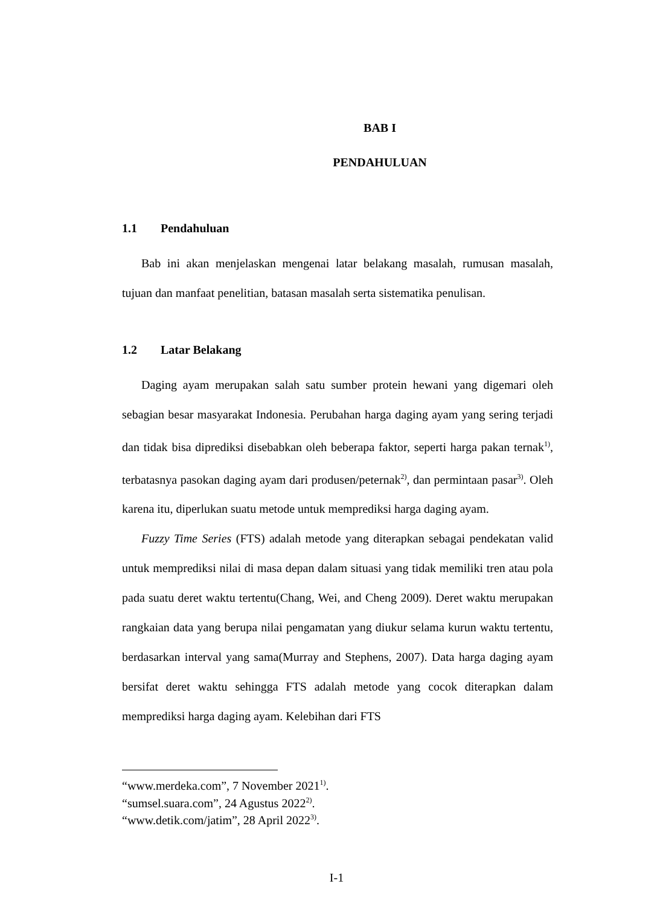BAB I
PENDAHULUAN
1.1 Pendahuluan
Bab ini akan menjelaskan mengenai latar belakang masalah, rumusan masalah, tujuan dan manfaat penelitian, batasan masalah serta sistematika penulisan.
1.2 Latar Belakang
Daging ayam merupakan salah satu sumber protein hewani yang digemari oleh sebagian besar masyarakat Indonesia. Perubahan harga daging ayam yang sering terjadi dan tidak bisa diprediksi disebabkan oleh beberapa faktor, seperti harga pakan ternak<sup>1)</sup>, terbatasnya pasokan daging ayam dari produsen/peternak<sup>2)</sup>, dan permintaan pasar<sup>3)</sup>. Oleh karena itu, diperlukan suatu metode untuk memprediksi harga daging ayam.
Fuzzy Time Series (FTS) adalah metode yang diterapkan sebagai pendekatan valid untuk memprediksi nilai di masa depan dalam situasi yang tidak memiliki tren atau pola pada suatu deret waktu tertentu(Chang, Wei, and Cheng 2009). Deret waktu merupakan rangkaian data yang berupa nilai pengamatan yang diukur selama kurun waktu tertentu, berdasarkan interval yang sama(Murray and Stephens, 2007). Data harga daging ayam bersifat deret waktu sehingga FTS adalah metode yang cocok diterapkan dalam memprediksi harga daging ayam. Kelebihan dari FTS
“www.merdeka.com”, 7 November 2021<sup>1)</sup>.
“sumsel.suara.com”, 24 Agustus 2022<sup>2)</sup>.
“www.detik.com/jatim”, 28 April 2022<sup>3)</sup>.
I-1